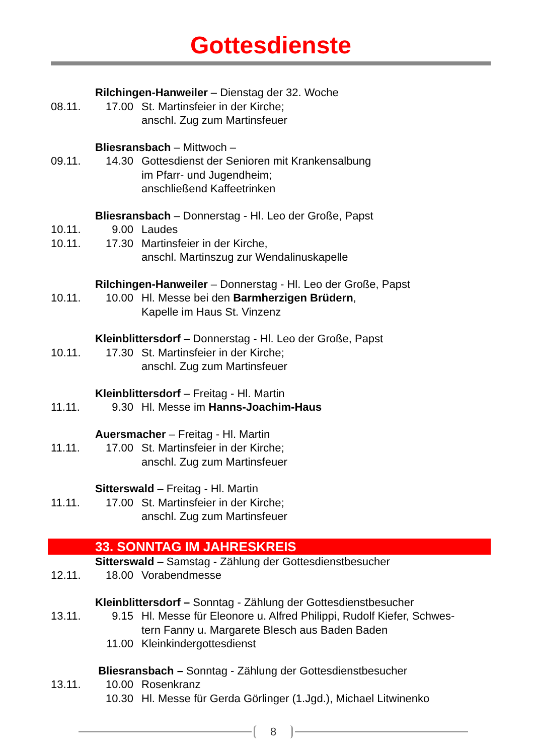Gottesdienste
Rilchingen-Hanweiler – Dienstag der 32. Woche
08.11. 17.00 St. Martinsfeier in der Kirche;
anschl. Zug zum Martinsfeuer
Bliesransbach – Mittwoch –
09.11. 14.30 Gottesdienst der Senioren mit Krankensalbung
im Pfarr- und Jugendheim;
anschließend Kaffeetrinken
Bliesransbach – Donnerstag - Hl. Leo der Große, Papst
10.11. 9.00 Laudes
10.11. 17.30 Martinsfeier in der Kirche,
anschl. Martinszug zur Wendalinuskapelle
Rilchingen-Hanweiler – Donnerstag - Hl. Leo der Große, Papst
10.11. 10.00 Hl. Messe bei den Barmherzigen Brüdern,
Kapelle im Haus St. Vinzenz
Kleinblittersdorf – Donnerstag - Hl. Leo der Große, Papst
10.11. 17.30 St. Martinsfeier in der Kirche;
anschl. Zug zum Martinsfeuer
Kleinblittersdorf – Freitag - Hl. Martin
11.11. 9.30 Hl. Messe im Hanns-Joachim-Haus
Auersmacher – Freitag - Hl. Martin
11.11. 17.00 St. Martinsfeier in der Kirche;
anschl. Zug zum Martinsfeuer
Sitterswald – Freitag - Hl. Martin
11.11. 17.00 St. Martinsfeier in der Kirche;
anschl. Zug zum Martinsfeuer
33. SONNTAG IM JAHRESKREIS
Sitterswald – Samstag - Zählung der Gottesdienstbesucher
12.11. 18.00 Vorabendmesse
Kleinblittersdorf – Sonntag - Zählung der Gottesdienstbesucher
13.11. 9.15 Hl. Messe für Eleonore u. Alfred Philippi, Rudolf Kiefer, Schwes-
tern Fanny u. Margarete Blesch aus Baden Baden
11.00 Kleinkindergottesdienst
Bliesransbach – Sonntag - Zählung der Gottesdienstbesucher
13.11. 10.00 Rosenkranz
10.30 Hl. Messe für Gerda Görlinger (1.Jgd.), Michael Litwinenko
8